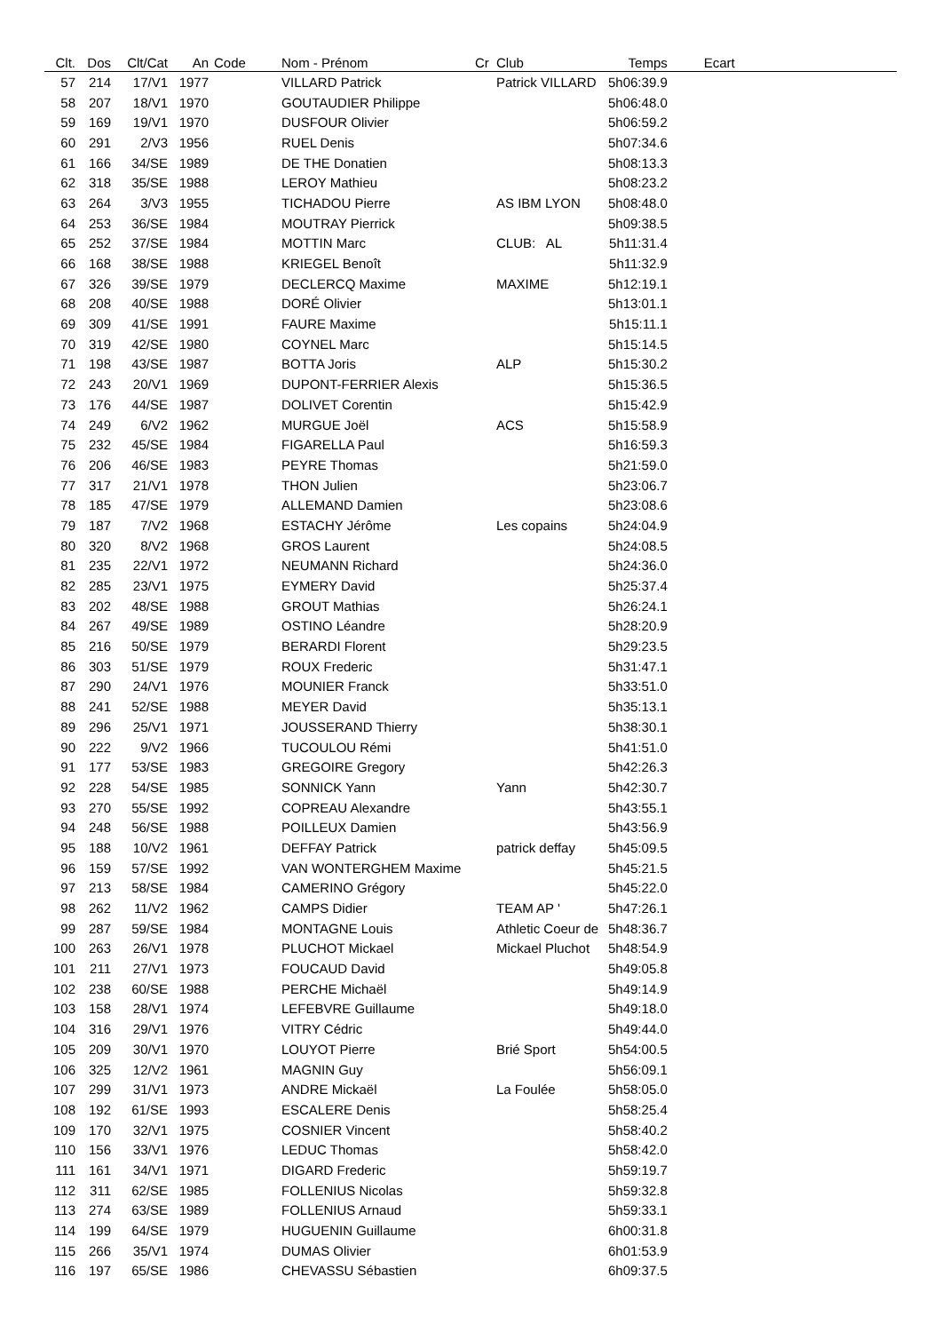| Clt. | Dos | Clt/Cat | An | Code | Nom - Prénom | Cr | Club | Temps | Ecart | |
| --- | --- | --- | --- | --- | --- | --- | --- | --- | --- | --- |
| 57 | 214 | 17/V1 | 1977 | | VILLARD Patrick | | Patrick VILLARD | 5h06:39.9 | | |
| 58 | 207 | 18/V1 | 1970 | | GOUTAUDIER Philippe | | | 5h06:48.0 | | |
| 59 | 169 | 19/V1 | 1970 | | DUSFOUR Olivier | | | 5h06:59.2 | | |
| 60 | 291 | 2/V3 | 1956 | | RUEL Denis | | | 5h07:34.6 | | |
| 61 | 166 | 34/SE | 1989 | | DE THE Donatien | | | 5h08:13.3 | | |
| 62 | 318 | 35/SE | 1988 | | LEROY Mathieu | | | 5h08:23.2 | | |
| 63 | 264 | 3/V3 | 1955 | | TICHADOU Pierre | | AS IBM LYON | 5h08:48.0 | | |
| 64 | 253 | 36/SE | 1984 | | MOUTRAY Pierrick | | | 5h09:38.5 | | |
| 65 | 252 | 37/SE | 1984 | | MOTTIN Marc | | CLUB: AL | 5h11:31.4 | | |
| 66 | 168 | 38/SE | 1988 | | KRIEGEL Benoît | | | 5h11:32.9 | | |
| 67 | 326 | 39/SE | 1979 | | DECLERCQ Maxime | | MAXIME | 5h12:19.1 | | |
| 68 | 208 | 40/SE | 1988 | | DORÉ Olivier | | | 5h13:01.1 | | |
| 69 | 309 | 41/SE | 1991 | | FAURE Maxime | | | 5h15:11.1 | | |
| 70 | 319 | 42/SE | 1980 | | COYNEL Marc | | | 5h15:14.5 | | |
| 71 | 198 | 43/SE | 1987 | | BOTTA Joris | | ALP | 5h15:30.2 | | |
| 72 | 243 | 20/V1 | 1969 | | DUPONT-FERRIER Alexis | | | 5h15:36.5 | | |
| 73 | 176 | 44/SE | 1987 | | DOLIVET Corentin | | | 5h15:42.9 | | |
| 74 | 249 | 6/V2 | 1962 | | MURGUE Joël | | ACS | 5h15:58.9 | | |
| 75 | 232 | 45/SE | 1984 | | FIGARELLA Paul | | | 5h16:59.3 | | |
| 76 | 206 | 46/SE | 1983 | | PEYRE Thomas | | | 5h21:59.0 | | |
| 77 | 317 | 21/V1 | 1978 | | THON Julien | | | 5h23:06.7 | | |
| 78 | 185 | 47/SE | 1979 | | ALLEMAND Damien | | | 5h23:08.6 | | |
| 79 | 187 | 7/V2 | 1968 | | ESTACHY Jérôme | | Les copains | 5h24:04.9 | | |
| 80 | 320 | 8/V2 | 1968 | | GROS Laurent | | | 5h24:08.5 | | |
| 81 | 235 | 22/V1 | 1972 | | NEUMANN Richard | | | 5h24:36.0 | | |
| 82 | 285 | 23/V1 | 1975 | | EYMERY David | | | 5h25:37.4 | | |
| 83 | 202 | 48/SE | 1988 | | GROUT Mathias | | | 5h26:24.1 | | |
| 84 | 267 | 49/SE | 1989 | | OSTINO Léandre | | | 5h28:20.9 | | |
| 85 | 216 | 50/SE | 1979 | | BERARDI Florent | | | 5h29:23.5 | | |
| 86 | 303 | 51/SE | 1979 | | ROUX Frederic | | | 5h31:47.1 | | |
| 87 | 290 | 24/V1 | 1976 | | MOUNIER Franck | | | 5h33:51.0 | | |
| 88 | 241 | 52/SE | 1988 | | MEYER David | | | 5h35:13.1 | | |
| 89 | 296 | 25/V1 | 1971 | | JOUSSERAND Thierry | | | 5h38:30.1 | | |
| 90 | 222 | 9/V2 | 1966 | | TUCOULOU Rémi | | | 5h41:51.0 | | |
| 91 | 177 | 53/SE | 1983 | | GREGOIRE Gregory | | | 5h42:26.3 | | |
| 92 | 228 | 54/SE | 1985 | | SONNICK Yann | | Yann | 5h42:30.7 | | |
| 93 | 270 | 55/SE | 1992 | | COPREAU Alexandre | | | 5h43:55.1 | | |
| 94 | 248 | 56/SE | 1988 | | POILLEUX Damien | | | 5h43:56.9 | | |
| 95 | 188 | 10/V2 | 1961 | | DEFFAY Patrick | | patrick deffay | 5h45:09.5 | | |
| 96 | 159 | 57/SE | 1992 | | VAN WONTERGHEM Maxime | | | 5h45:21.5 | | |
| 97 | 213 | 58/SE | 1984 | | CAMERINO Grégory | | | 5h45:22.0 | | |
| 98 | 262 | 11/V2 | 1962 | | CAMPS Didier | | TEAM AP ' | 5h47:26.1 | | |
| 99 | 287 | 59/SE | 1984 | | MONTAGNE Louis | | Athletic Coeur de | 5h48:36.7 | | |
| 100 | 263 | 26/V1 | 1978 | | PLUCHOT Mickael | | Mickael Pluchot | 5h48:54.9 | | |
| 101 | 211 | 27/V1 | 1973 | | FOUCAUD David | | | 5h49:05.8 | | |
| 102 | 238 | 60/SE | 1988 | | PERCHE Michaël | | | 5h49:14.9 | | |
| 103 | 158 | 28/V1 | 1974 | | LEFEBVRE Guillaume | | | 5h49:18.0 | | |
| 104 | 316 | 29/V1 | 1976 | | VITRY Cédric | | | 5h49:44.0 | | |
| 105 | 209 | 30/V1 | 1970 | | LOUYOT Pierre | | Brié Sport | 5h54:00.5 | | |
| 106 | 325 | 12/V2 | 1961 | | MAGNIN Guy | | | 5h56:09.1 | | |
| 107 | 299 | 31/V1 | 1973 | | ANDRE Mickaël | | La Foulée | 5h58:05.0 | | |
| 108 | 192 | 61/SE | 1993 | | ESCALERE Denis | | | 5h58:25.4 | | |
| 109 | 170 | 32/V1 | 1975 | | COSNIER Vincent | | | 5h58:40.2 | | |
| 110 | 156 | 33/V1 | 1976 | | LEDUC Thomas | | | 5h58:42.0 | | |
| 111 | 161 | 34/V1 | 1971 | | DIGARD Frederic | | | 5h59:19.7 | | |
| 112 | 311 | 62/SE | 1985 | | FOLLENIUS Nicolas | | | 5h59:32.8 | | |
| 113 | 274 | 63/SE | 1989 | | FOLLENIUS Arnaud | | | 5h59:33.1 | | |
| 114 | 199 | 64/SE | 1979 | | HUGUENIN Guillaume | | | 6h00:31.8 | | |
| 115 | 266 | 35/V1 | 1974 | | DUMAS Olivier | | | 6h01:53.9 | | |
| 116 | 197 | 65/SE | 1986 | | CHEVASSU Sébastien | | | 6h09:37.5 | | |